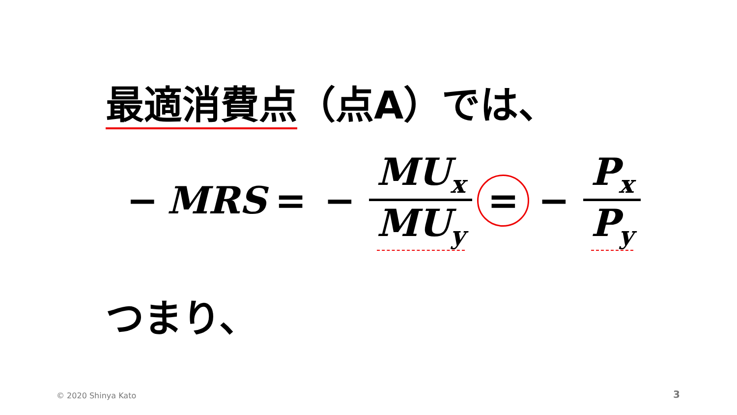最適消費点（点A）では、
− MRS = − MU<sub>x</sub> MU<sub>y</sub> = − P<sub>x</sub> P<sub>y</sub>
つまり、
© 2020 Shinya Kato 3